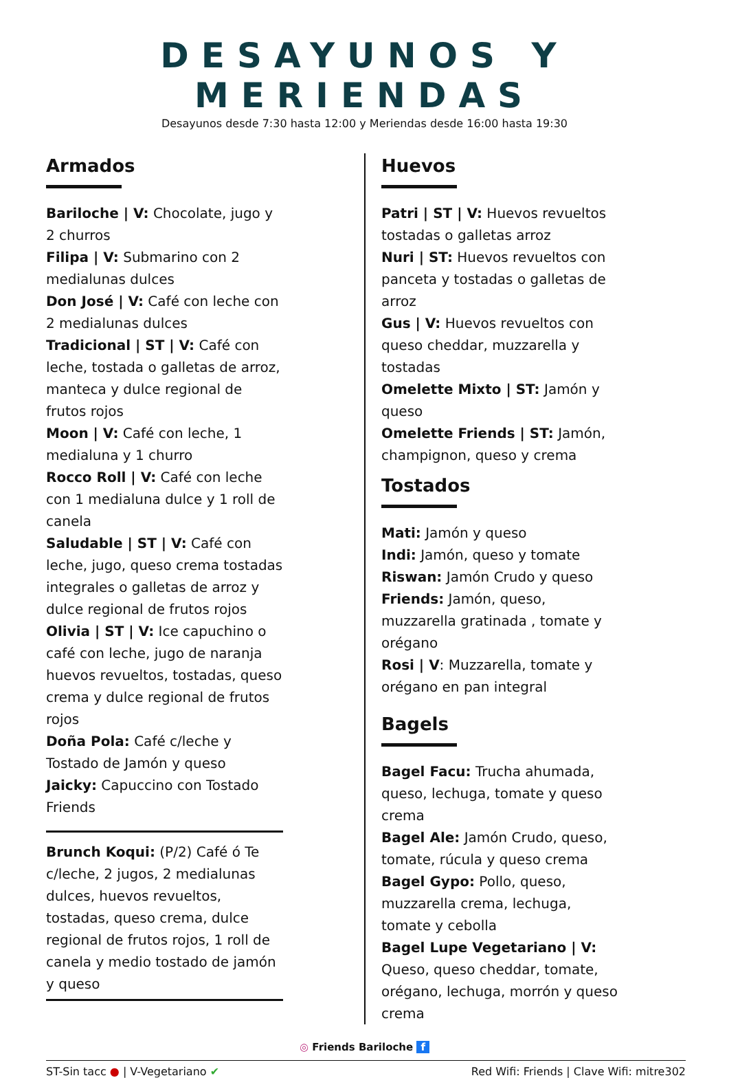DESAYUNOS Y MERIENDAS
Desayunos desde 7:30 hasta 12:00 y Meriendas desde 16:00 hasta 19:30
Armados
Bariloche | V: Chocolate, jugo y 2 churros
Filipa | V: Submarino con 2 medialunas dulces
Don José | V: Café con leche con 2 medialunas dulces
Tradicional | ST | V: Café con leche, tostada o galletas de arroz, manteca y dulce regional de frutos rojos
Moon | V: Café con leche, 1 medialuna y 1 churro
Rocco Roll | V: Café con leche con 1 medialuna dulce y 1 roll de canela
Saludable | ST | V: Café con leche, jugo, queso crema tostadas integrales o galletas de arroz y dulce regional de frutos rojos
Olivia | ST | V: Ice capuchino o café con leche, jugo de naranja huevos revueltos, tostadas, queso crema y dulce regional de frutos rojos
Doña Pola: Café c/leche y Tostado de Jamón y queso
Jaicky: Capuccino con Tostado Friends
Brunch Koqui: (P/2) Café ó Te c/leche, 2 jugos, 2 medialunas dulces, huevos revueltos, tostadas, queso crema, dulce regional de frutos rojos, 1 roll de canela y medio tostado de jamón y queso
Huevos
Patri | ST | V: Huevos revueltos tostadas o galletas arroz
Nuri | ST: Huevos revueltos con panceta y tostadas o galletas de arroz
Gus | V: Huevos revueltos con queso cheddar, muzzarella y tostadas
Omelette Mixto | ST: Jamón y queso
Omelette Friends | ST: Jamón, champignon, queso y crema
Tostados
Mati: Jamón y queso
Indi: Jamón, queso y tomate
Riswan: Jamón Crudo y queso
Friends: Jamón, queso, muzzarella gratinada , tomate y orégano
Rosi | V: Muzzarella, tomate y orégano en pan integral
Bagels
Bagel Facu: Trucha ahumada, queso, lechuga, tomate y queso crema
Bagel Ale: Jamón Crudo, queso, tomate, rúcula y queso crema
Bagel Gypo: Pollo, queso, muzzarella crema, lechuga, tomate y cebolla
Bagel Lupe Vegetariano | V: Queso, queso cheddar, tomate, orégano, lechuga, morrón y queso crema
◎ Friends Bariloche f
ST-Sin tacc ● | V-Vegetariano ✔ Red Wifi: Friends | Clave Wifi: mitre302